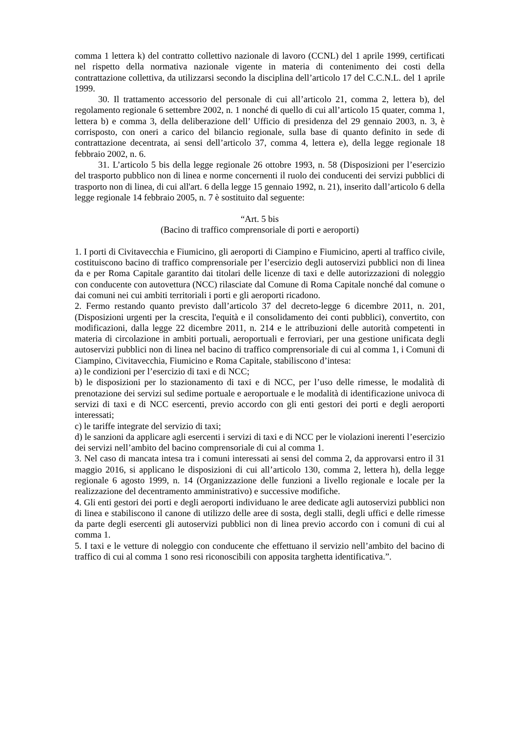comma 1 lettera k) del contratto collettivo nazionale di lavoro (CCNL) del 1 aprile 1999, certificati nel rispetto della normativa nazionale vigente in materia di contenimento dei costi della contrattazione collettiva, da utilizzarsi secondo la disciplina dell’articolo 17 del C.C.N.L. del 1 aprile 1999.
30. Il trattamento accessorio del personale di cui all’articolo 21, comma 2, lettera b), del regolamento regionale 6 settembre 2002, n. 1 nonché di quello di cui all’articolo 15 quater, comma 1, lettera b) e comma 3, della deliberazione dell’ Ufficio di presidenza del 29 gennaio 2003, n. 3, è corrisposto, con oneri a carico del bilancio regionale, sulla base di quanto definito in sede di contrattazione decentrata, ai sensi dell’articolo 37, comma 4, lettera e), della legge regionale 18 febbraio 2002, n. 6.
31. L’articolo 5 bis della legge regionale 26 ottobre 1993, n. 58 (Disposizioni per l’esercizio del trasporto pubblico non di linea e norme concernenti il ruolo dei conducenti dei servizi pubblici di trasporto non di linea, di cui all'art. 6 della legge 15 gennaio 1992, n. 21), inserito dall’articolo 6 della legge regionale 14 febbraio 2005, n. 7 è sostituito dal seguente:
“Art. 5 bis
(Bacino di traffico comprensoriale di porti e aeroporti)
1. I porti di Civitavecchia e Fiumicino, gli aeroporti di Ciampino e Fiumicino, aperti al traffico civile, costituiscono bacino di traffico comprensoriale per l’esercizio degli autoservizi pubblici non di linea da e per Roma Capitale garantito dai titolari delle licenze di taxi e delle autorizzazioni di noleggio con conducente con autovettura (NCC) rilasciate dal Comune di Roma Capitale nonché dal comune o dai comuni nei cui ambiti territoriali i porti e gli aeroporti ricadono.
2. Fermo restando quanto previsto dall’articolo 37 del decreto-legge 6 dicembre 2011, n. 201, (Disposizioni urgenti per la crescita, l'equità e il consolidamento dei conti pubblici), convertito, con modificazioni, dalla legge 22 dicembre 2011, n. 214 e le attribuzioni delle autorità competenti in materia di circolazione in ambiti portuali, aeroportuali e ferroviari, per una gestione unificata degli autoservizi pubblici non di linea nel bacino di traffico comprensoriale di cui al comma 1, i Comuni di Ciampino, Civitavecchia, Fiumicino e Roma Capitale, stabiliscono d’intesa:
a) le condizioni per l’esercizio di taxi e di NCC;
b) le disposizioni per lo stazionamento di taxi e di NCC, per l’uso delle rimesse, le modalità di prenotazione dei servizi sul sedime portuale e aeroportuale e le modalità di identificazione univoca di servizi di taxi e di NCC esercenti, previo accordo con gli enti gestori dei porti e degli aeroporti interessati;
c) le tariffe integrate del servizio di taxi;
d) le sanzioni da applicare agli esercenti i servizi di taxi e di NCC per le violazioni inerenti l’esercizio dei servizi nell’ambito del bacino comprensoriale di cui al comma 1.
3. Nel caso di mancata intesa tra i comuni interessati ai sensi del comma 2, da approvarsi entro il 31 maggio 2016, si applicano le disposizioni di cui all’articolo 130, comma 2, lettera h), della legge regionale 6 agosto 1999, n. 14 (Organizzazione delle funzioni a livello regionale e locale per la realizzazione del decentramento amministrativo) e successive modifiche.
4. Gli enti gestori dei porti e degli aeroporti individuano le aree dedicate agli autoservizi pubblici non di linea e stabiliscono il canone di utilizzo delle aree di sosta, degli stalli, degli uffici e delle rimesse da parte degli esercenti gli autoservizi pubblici non di linea previo accordo con i comuni di cui al comma 1.
5. I taxi e le vetture di noleggio con conducente che effettuano il servizio nell’ambito del bacino di traffico di cui al comma 1 sono resi riconoscibili con apposita targhetta identificativa.”.